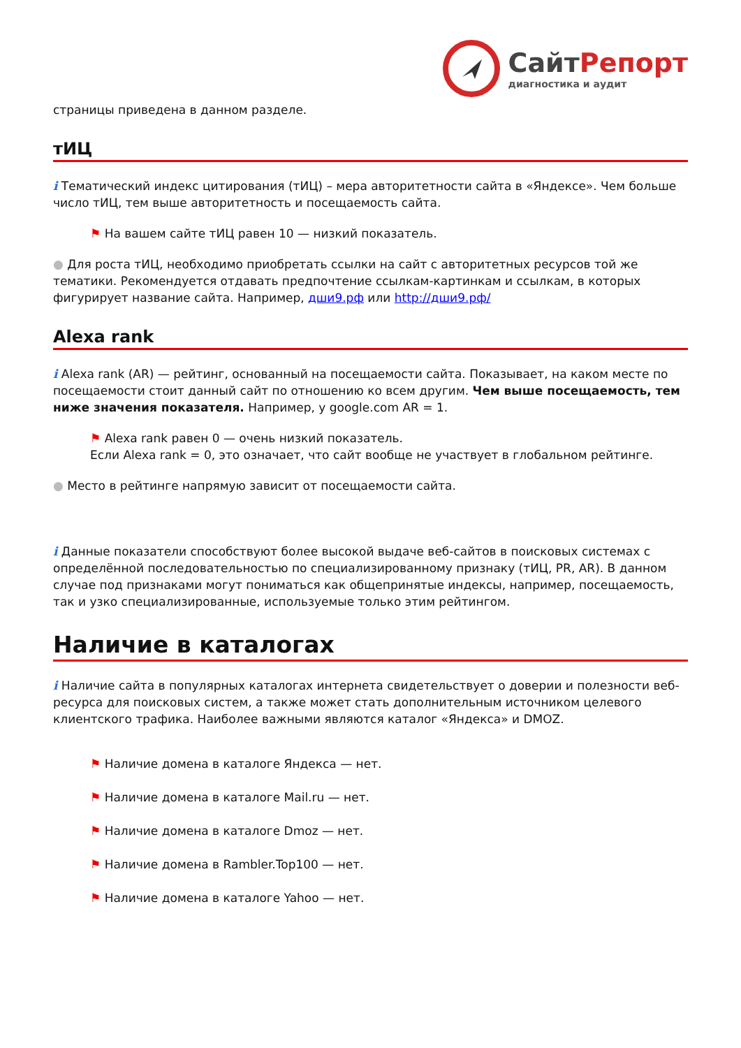СайтРепорт
диагностика и аудит
страницы приведена в данном разделе.
тИЦ
i Тематический индекс цитирования (тИЦ) – мера авторитетности сайта в «Яндексе». Чем больше число тИЦ, тем выше авторитетность и посещаемость сайта.
⚑ На вашем сайте тИЦ равен 10 — низкий показатель.
● Для роста тИЦ, необходимо приобретать ссылки на сайт с авторитетных ресурсов той же тематики. Рекомендуется отдавать предпочтение ссылкам-картинкам и ссылкам, в которых фигурирует название сайта. Например, дши9.рф или http://дши9.рф/
Alexa rank
i Alexa rank (AR) — рейтинг, основанный на посещаемости сайта. Показывает, на каком месте по посещаемости стоит данный сайт по отношению ко всем другим. Чем выше посещаемость, тем ниже значения показателя. Например, у google.com AR = 1.
⚑ Alexa rank равен 0 — очень низкий показатель.
Если Alexa rank = 0, это означает, что сайт вообще не участвует в глобальном рейтинге.
● Место в рейтинге напрямую зависит от посещаемости сайта.
i Данные показатели способствуют более высокой выдаче веб-сайтов в поисковых системах с определённой последовательностью по специализированному признаку (тИЦ, PR, AR). В данном случае под признаками могут пониматься как общепринятые индексы, например, посещаемость, так и узко специализированные, используемые только этим рейтингом.
Наличие в каталогах
i Наличие сайта в популярных каталогах интернета свидетельствует о доверии и полезности веб-ресурса для поисковых систем, а также может стать дополнительным источником целевого клиентского трафика. Наиболее важными являются каталог «Яндекса» и DMOZ.
⚑ Наличие домена в каталоге Яндекса — нет.
⚑ Наличие домена в каталоге Mail.ru — нет.
⚑ Наличие домена в каталоге Dmoz — нет.
⚑ Наличие домена в Rambler.Top100 — нет.
⚑ Наличие домена в каталоге Yahoo — нет.